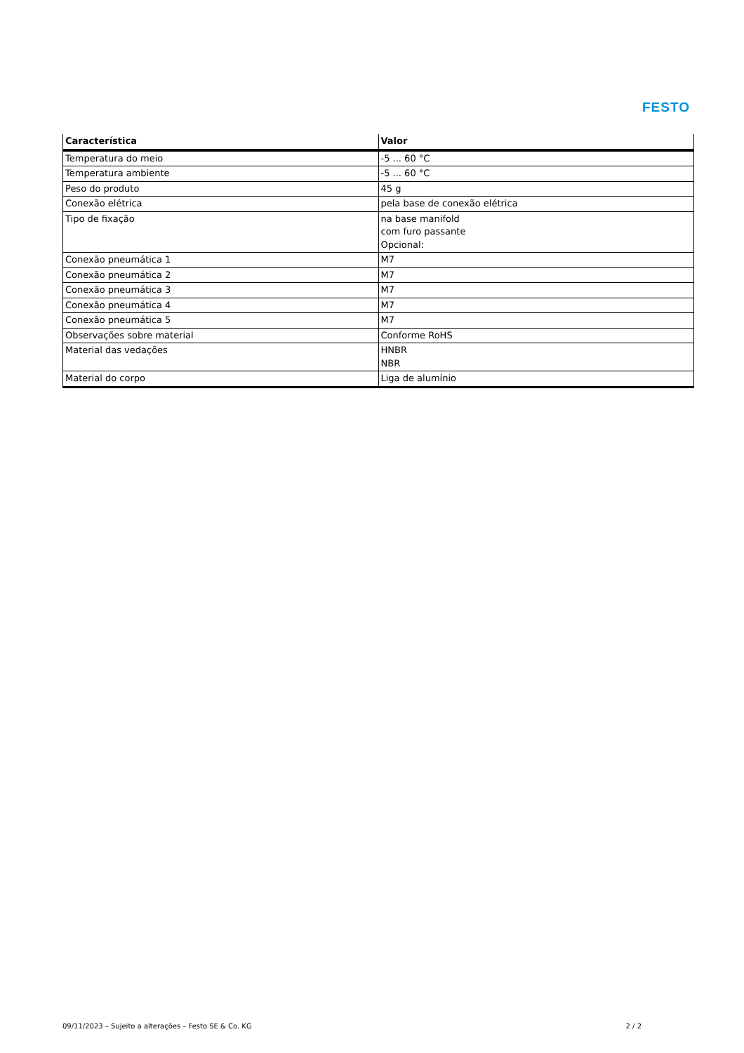FESTO
| Característica | Valor |
| --- | --- |
| Temperatura do meio | -5 ... 60 °C |
| Temperatura ambiente | -5 ... 60 °C |
| Peso do produto | 45 g |
| Conexão elétrica | pela base de conexão elétrica |
| Tipo de fixação | na base manifold com furo passante Opcional: |
| Conexão pneumática 1 | M7 |
| Conexão pneumática 2 | M7 |
| Conexão pneumática 3 | M7 |
| Conexão pneumática 4 | M7 |
| Conexão pneumática 5 | M7 |
| Observações sobre material | Conforme RoHS |
| Material das vedações | HNBR NBR |
| Material do corpo | Liga de alumínio |
09/11/2023 – Sujeito a alterações – Festo SE & Co. KG 2 / 2